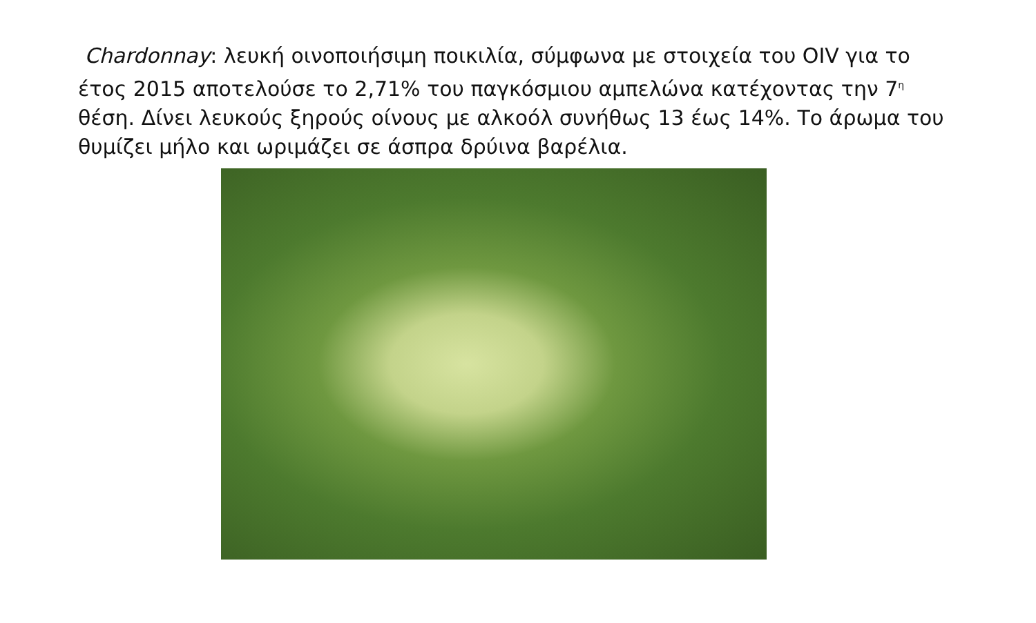Chardonnay: λευκή οινοποιήσιμη ποικιλία, σύμφωνα με στοιχεία του OIV για το έτος 2015 αποτελούσε το 2,71% του παγκόσμιου αμπελώνα κατέχοντας την 7<sup>η</sup> θέση. Δίνει λευκούς ξηρούς οίνους με αλκοόλ συνήθως 13 έως 14%. Το άρωμα του θυμίζει μήλο και ωριμάζει σε άσπρα δρύινα βαρέλια.